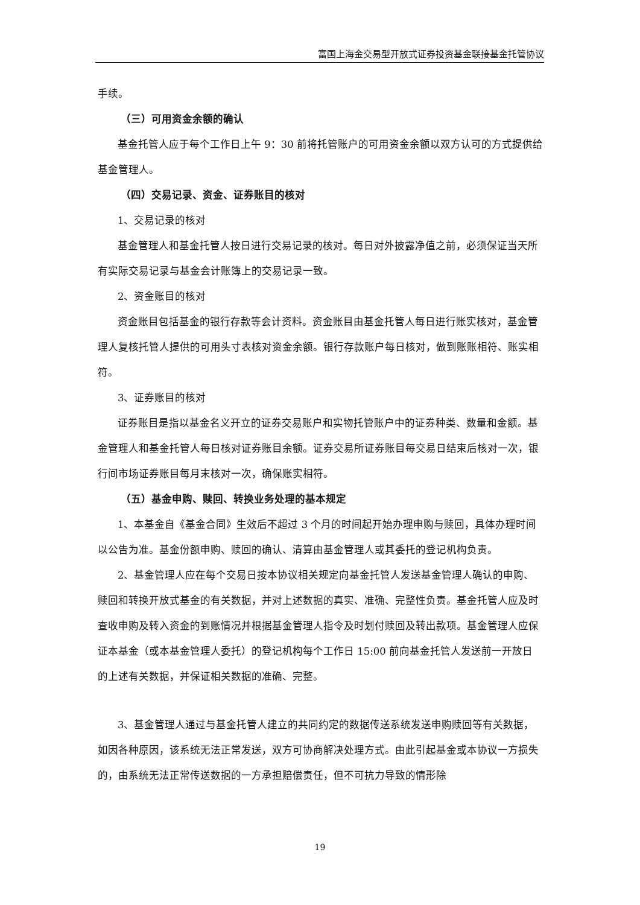富国上海金交易型开放式证券投资基金联接基金托管协议
手续。
（三）可用资金余额的确认
基金托管人应于每个工作日上午 9：30 前将托管账户的可用资金余额以双方认可的方式提供给基金管理人。
（四）交易记录、资金、证券账目的核对
1、交易记录的核对
基金管理人和基金托管人按日进行交易记录的核对。每日对外披露净值之前，必须保证当天所有实际交易记录与基金会计账簿上的交易记录一致。
2、资金账目的核对
资金账目包括基金的银行存款等会计资料。资金账目由基金托管人每日进行账实核对，基金管理人复核托管人提供的可用头寸表核对资金余额。银行存款账户每日核对，做到账账相符、账实相符。
3、证券账目的核对
证券账目是指以基金名义开立的证券交易账户和实物托管账户中的证券种类、数量和金额。基金管理人和基金托管人每日核对证券账目余额。证券交易所证券账目每交易日结束后核对一次，银行间市场证券账目每月末核对一次，确保账实相符。
（五）基金申购、赎回、转换业务处理的基本规定
1、本基金自《基金合同》生效后不超过 3 个月的时间起开始办理申购与赎回，具体办理时间以公告为准。基金份额申购、赎回的确认、清算由基金管理人或其委托的登记机构负责。
2、基金管理人应在每个交易日按本协议相关规定向基金托管人发送基金管理人确认的申购、赎回和转换开放式基金的有关数据，并对上述数据的真实、准确、完整性负责。基金托管人应及时查收申购及转入资金的到账情况并根据基金管理人指令及时划付赎回及转出款项。基金管理人应保证本基金（或本基金管理人委托）的登记机构每个工作日 15:00 前向基金托管人发送前一开放日的上述有关数据，并保证相关数据的准确、完整。
3、基金管理人通过与基金托管人建立的共同约定的数据传送系统发送申购赎回等有关数据，如因各种原因，该系统无法正常发送，双方可协商解决处理方式。由此引起基金或本协议一方损失的，由系统无法正常传送数据的一方承担赔偿责任，但不可抗力导致的情形除
19